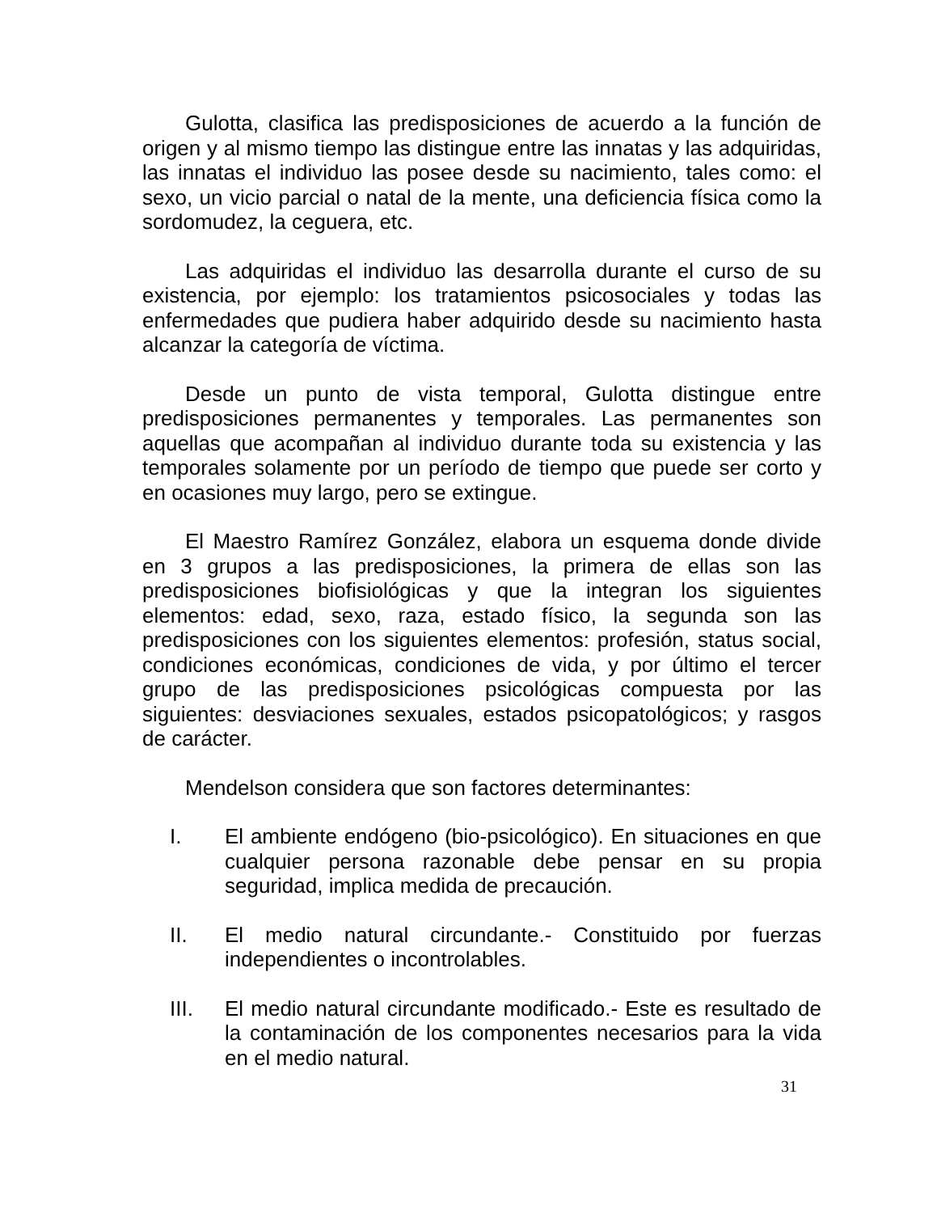Gulotta, clasifica las predisposiciones de acuerdo a la función de origen y al mismo tiempo las distingue entre las innatas y las adquiridas, las innatas el individuo las posee desde su nacimiento, tales como: el sexo, un vicio parcial o natal de la mente, una deficiencia física como la sordomudez, la ceguera, etc.
Las adquiridas el individuo las desarrolla durante el curso de su existencia, por ejemplo: los tratamientos psicosociales y todas las enfermedades que pudiera haber adquirido desde su nacimiento hasta alcanzar la categoría de víctima.
Desde un punto de vista temporal, Gulotta distingue entre predisposiciones permanentes y temporales. Las permanentes son aquellas que acompañan al individuo durante toda su existencia y las temporales solamente por un período de tiempo que puede ser corto y en ocasiones muy largo, pero se extingue.
El Maestro Ramírez González, elabora un esquema donde divide en 3 grupos a las predisposiciones, la primera de ellas son las predisposiciones biofisiológicas y que la integran los siguientes elementos: edad, sexo, raza, estado físico, la segunda son las predisposiciones con los siguientes elementos: profesión, status social, condiciones económicas, condiciones de vida, y por último el tercer grupo de las predisposiciones psicológicas compuesta por las siguientes: desviaciones sexuales, estados psicopatológicos; y rasgos de carácter.
Mendelson considera que son factores determinantes:
I. El ambiente endógeno (bio-psicológico). En situaciones en que cualquier persona razonable debe pensar en su propia seguridad, implica medida de precaución.
II. El medio natural circundante.- Constituido por fuerzas independientes o incontrolables.
III. El medio natural circundante modificado.- Este es resultado de la contaminación de los componentes necesarios para la vida en el medio natural.
31